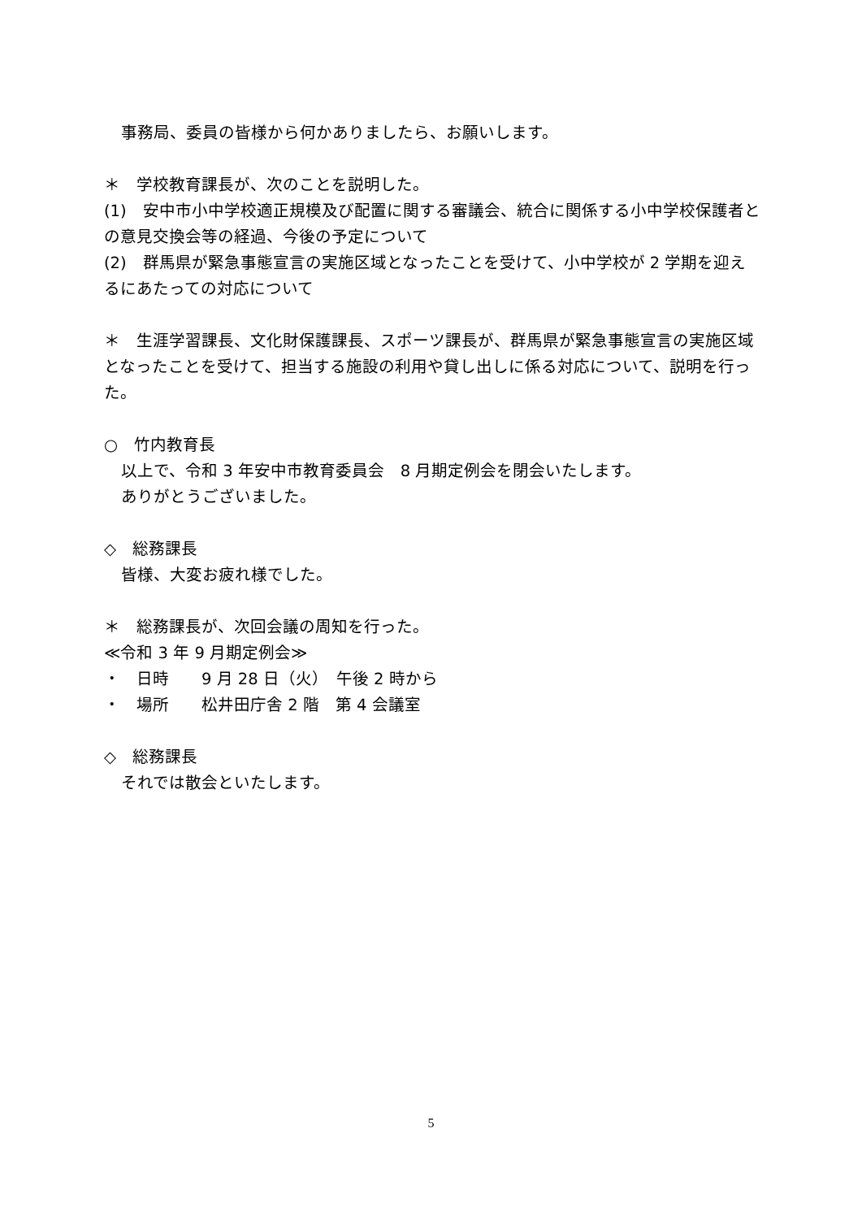事務局、委員の皆様から何かありましたら、お願いします。
＊　学校教育課長が、次のことを説明した。
(1)　安中市小中学校適正規模及び配置に関する審議会、統合に関係する小中学校保護者との意見交換会等の経過、今後の予定について
(2)　群馬県が緊急事態宣言の実施区域となったことを受けて、小中学校が 2 学期を迎えるにあたっての対応について
＊　生涯学習課長、文化財保護課長、スポーツ課長が、群馬県が緊急事態宣言の実施区域となったことを受けて、担当する施設の利用や貸し出しに係る対応について、説明を行った。
○　竹内教育長
以上で、令和 3 年安中市教育委員会　8 月期定例会を閉会いたします。
ありがとうございました。
◇　総務課長
皆様、大変お疲れ様でした。
＊　総務課長が、次回会議の周知を行った。
≪令和 3 年 9 月期定例会≫
・　日時　　9 月 28 日（火）　午後 2 時から
・　場所　　松井田庁舎 2 階　第 4 会議室
◇　総務課長
それでは散会といたします。
5